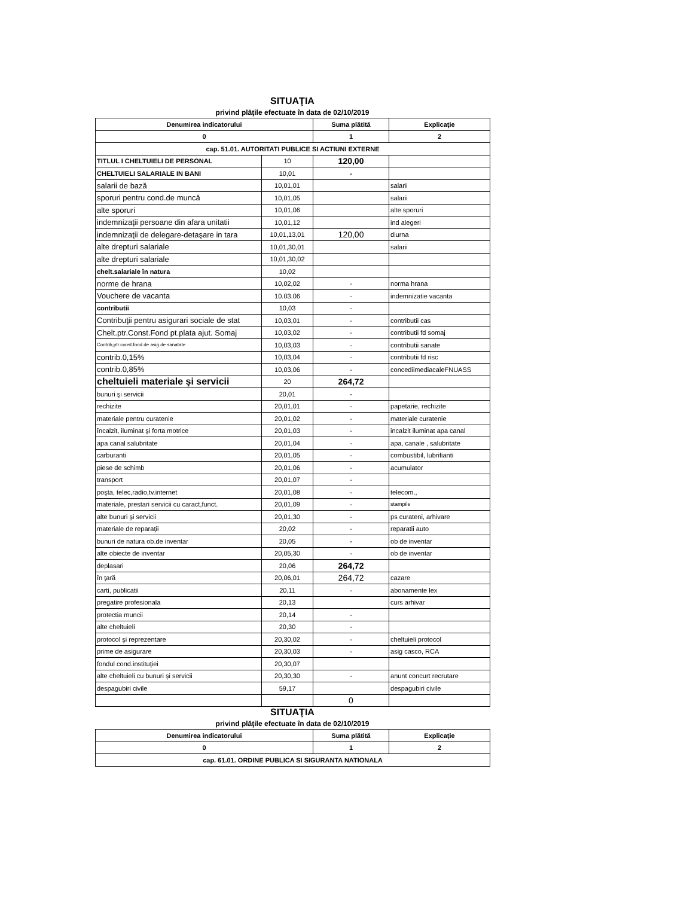SITUAŢIA
privind plăţile efectuate în data de 02/10/2019
| Denumirea indicatorului | | Suma plătită | Explicaţie |
| --- | --- | --- | --- |
| 0 | | 1 | 2 |
| cap. 51.01. AUTORITATI PUBLICE SI ACTIUNI EXTERNE | | | |
| TITLUL I CHELTUIELI DE PERSONAL | 10 | 120,00 | |
| CHELTUIELI SALARIALE IN BANI | 10,01 | - | |
| salarii de bază | 10,01,01 | | salarii |
| sporuri pentru cond.de muncă | 10,01,05 | | salarii |
| alte sporuri | 10,01,06 | | alte sporuri |
| indemnizaţii persoane din afara unitatii | 10,01,12 | | ind alegeri |
| indemnizaţii de delegare-detaşare in tara | 10,01,13,01 | 120,00 | diurna |
| alte drepturi salariale | 10,01,30,01 | | salarii |
| alte drepturi salariale | 10,01,30,02 | | |
| chelt.salariale în natura | 10,02 | | |
| norme de hrana | 10,02,02 | - | norma hrana |
| Vouchere de vacanta | 10.03.06 | - | indemnizatie vacanta |
| contributii | 10,03 | - | |
| Contribuţii pentru asigurari sociale de stat | 10,03,01 | - | contributii cas |
| Chelt.ptr.Const.Fond pt.plata ajut. Somaj | 10,03,02 | - | contributii fd somaj |
| Contrib,ptr.const.fond de asig.de sanatate | 10,03,03 | - | contributii sanate |
| contrib.0,15% | 10,03,04 | - | contributii fd risc |
| contrib.0,85% | 10,03,06 | - | concediimediacaleFNUASS |
| cheltuieli materiale şi servicii | 20 | 264,72 | |
| bunuri şi servicii | 20,01 | - | |
| rechizite | 20,01,01 | - | papetarie, rechizite |
| materiale pentru curatenie | 20,01,02 | - | materiale curatenie |
| încalzit, iluminat şi forta motrice | 20,01,03 | - | incalzit iluminat apa canal |
| apa canal salubritate | 20,01,04 | - | apa, canale , salubritate |
| carburanti | 20,01,05 | - | combustibil, lubrifianti |
| piese de schimb | 20,01,06 | - | acumulator |
| transport | 20,01,07 | - | |
| poşta, telec,radio,tv.internet | 20,01,08 | - | telecom., |
| materiale, prestari servicii cu caract,funct. | 20,01,09 | - | stampile |
| alte bunuri şi servicii | 20,01,30 | - | ps curateni, arhivare |
| materiale de reparaţii | 20,02 | - | reparatii auto |
| bunuri de natura ob.de inventar | 20,05 | - | ob de inventar |
| alte obiecte de inventar | 20,05,30 | - | ob de inventar |
| deplasari | 20,06 | 264,72 | |
| în ţară | 20,06,01 | 264,72 | cazare |
| carti, publicatii | 20,11 | - | abonamente lex |
| pregatire profesionala | 20,13 | | curs arhivar |
| protectia muncii | 20,14 | - | |
| alte cheltuieli | 20,30 | - | |
| protocol şi reprezentare | 20,30,02 | - | cheltuieli protocol |
| prime de asigurare | 20,30,03 | - | asig casco, RCA |
| fondul cond.instituţiei | 20,30,07 | | |
| alte cheltuieli cu bunuri şi servicii | 20,30,30 | - | anunt concurt recrutare |
| despagubiri civile | 59,17 | | despagubiri civile |
| | | 0 | |
SITUAŢIA
privind plăţile efectuate în data de 02/10/2019
| Denumirea indicatorului | Suma plătită | Explicaţie |
| --- | --- | --- |
| 0 | 1 | 2 |
| cap. 61.01. ORDINE PUBLICA SI SIGURANTA NATIONALA | | |